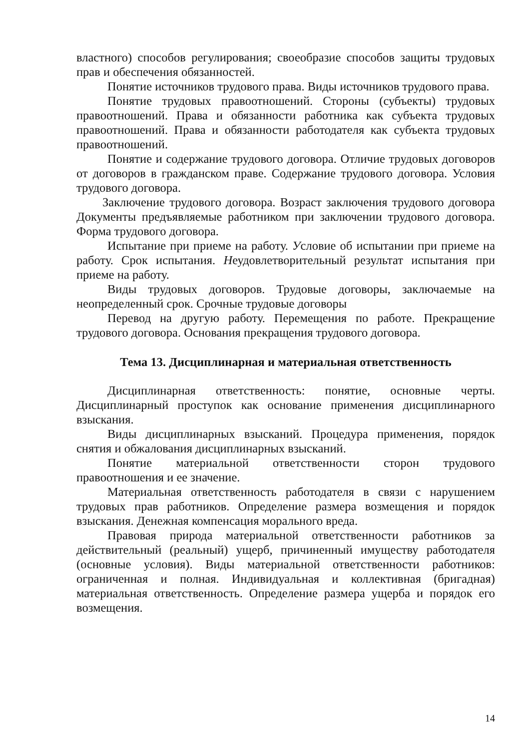властного) способов регулирования; своеобразие способов защиты трудовых прав и обеспечения обязанностей.
Понятие источников трудового права. Виды источников трудового права.
Понятие трудовых правоотношений. Стороны (субъекты) трудовых правоотношений. Права и обязанности работника как субъекта трудовых правоотношений. Права и обязанности работодателя как субъекта трудовых правоотношений.
Понятие и содержание трудового договора. Отличие трудовых договоров от договоров в гражданском праве. Содержание трудового договора. Условия трудового договора.
Заключение трудового договора. Возраст заключения трудового договора Документы предъявляемые работником при заключении трудового договора. Форма трудового договора.
Испытание при приеме на работу. Условие об испытании при приеме на работу. Срок испытания. Неудовлетворительный результат испытания при приеме на работу.
Виды трудовых договоров. Трудовые договоры, заключаемые на неопределенный срок. Срочные трудовые договоры
Перевод на другую работу. Перемещения по работе. Прекращение трудового договора. Основания прекращения трудового договора.
Тема 13. Дисциплинарная и материальная ответственность
Дисциплинарная ответственность: понятие, основные черты. Дисциплинарный проступок как основание применения дисциплинарного взыскания.
Виды дисциплинарных взысканий. Процедура применения, порядок снятия и обжалования дисциплинарных взысканий.
Понятие материальной ответственности сторон трудового правоотношения и ее значение.
Материальная ответственность работодателя в связи с нарушением трудовых прав работников. Определение размера возмещения и порядок взыскания. Денежная компенсация морального вреда.
Правовая природа материальной ответственности работников за действительный (реальный) ущерб, причиненный имуществу работодателя (основные условия). Виды материальной ответственности работников: ограниченная и полная. Индивидуальная и коллективная (бригадная) материальная ответственность. Определение размера ущерба и порядок его возмещения.
14